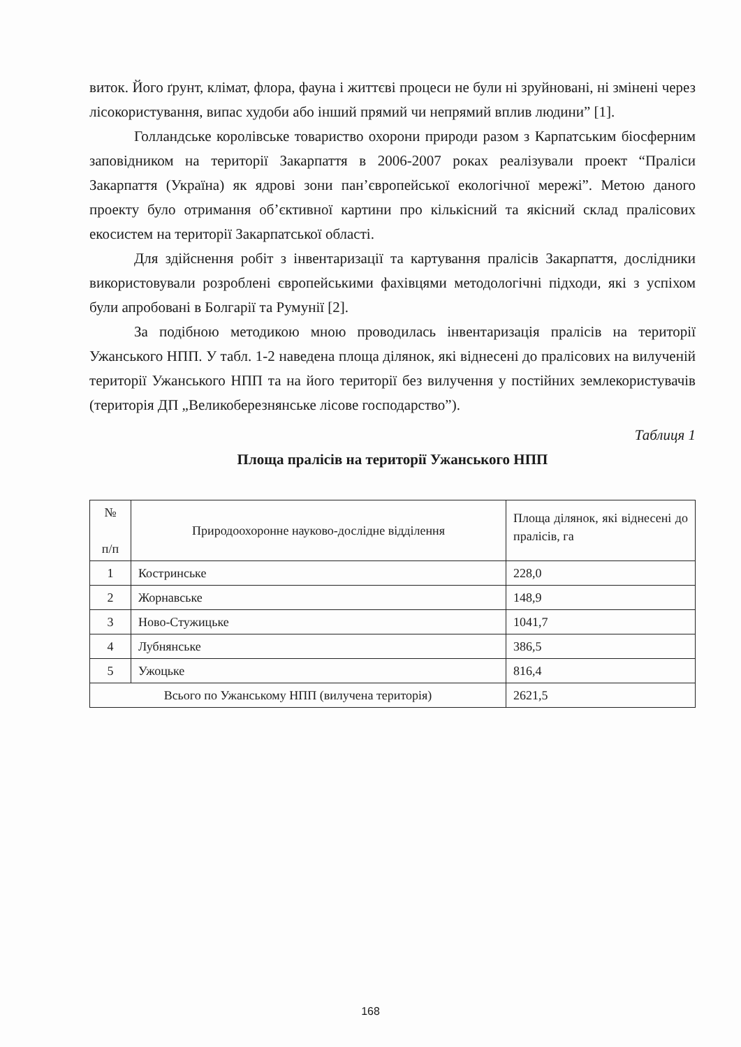виток. Його ґрунт, клімат, флора, фауна і життєві процеси не були ні зруйновані, ні змінені через лісокористування, випас худоби або інший прямий чи непрямий вплив людини” [1].
Голландське королівське товариство охорони природи разом з Карпатським біосферним заповідником на території Закарпаття в 2006-2007 роках реалізували проект “Праліси Закарпаття (Україна) як ядрові зони пан’європейської екологічної мережі”. Метою даного проекту було отримання об’єктивної картини про кількісний та якісний склад пралісових екосистем на території Закарпатської області.
Для здійснення робіт з інвентаризації та картування пралісів Закарпаття, дослідники використовували розроблені європейськими фахівцями методологічні підходи, які з успіхом були апробовані в Болгарії та Румунії [2].
За подібною методикою мною проводилась інвентаризація пралісів на території Ужанського НПП. У табл. 1-2 наведена площа ділянок, які віднесені до пралісових на вилученій території Ужанського НПП та на його території без вилучення у постійних землекористувачів (територія ДП „Великоберезнянське лісове господарство”).
Таблиця 1
Площа пралісів на території Ужанського НПП
| № п/п | Природоохоронне науково-дослідне відділення | Площа ділянок, які віднесені до пралісів, га |
| 1 | Костринське | 228,0 |
| 2 | Жорнавське | 148,9 |
| 3 | Ново-Стужицьке | 1041,7 |
| 4 | Лубнянське | 386,5 |
| 5 | Ужоцьке | 816,4 |
| Всього по Ужанському НПП (вилучена територія) | | 2621,5 |
168